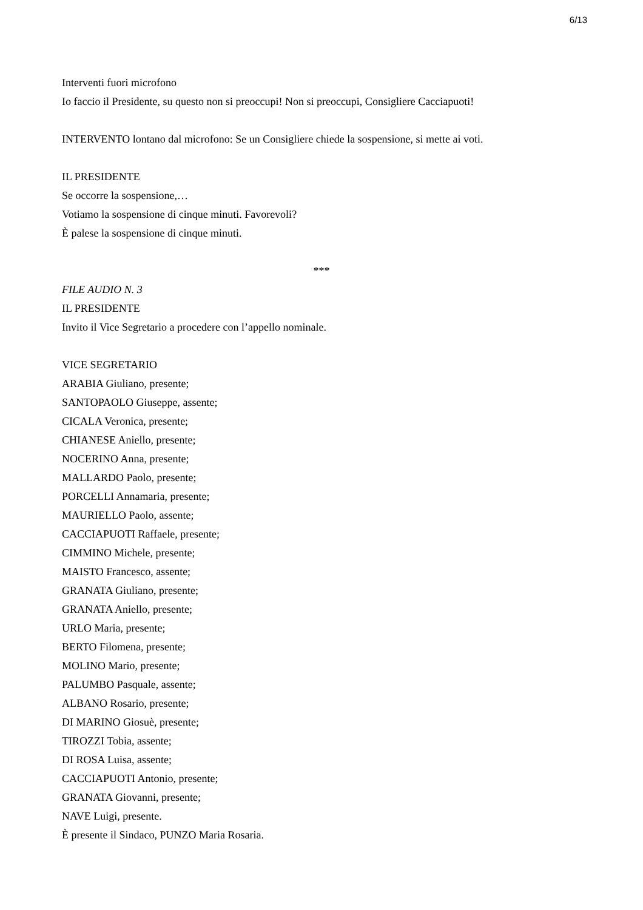6/13
Interventi fuori microfono
Io faccio il Presidente, su questo non si preoccupi! Non si preoccupi, Consigliere Cacciapuoti!
INTERVENTO lontano dal microfono: Se un Consigliere chiede la sospensione, si mette ai voti.
IL PRESIDENTE
Se occorre la sospensione,…
Votiamo la sospensione di cinque minuti. Favorevoli?
È palese la sospensione di cinque minuti.
***
FILE AUDIO N. 3
IL PRESIDENTE
Invito il Vice Segretario a procedere con l’appello nominale.
VICE SEGRETARIO
ARABIA Giuliano, presente;
SANTOPAOLO Giuseppe, assente;
CICALA Veronica, presente;
CHIANESE Aniello, presente;
NOCERINO Anna, presente;
MALLARDO Paolo, presente;
PORCELLI Annamaria, presente;
MAURIELLO Paolo, assente;
CACCIAPUOTI Raffaele, presente;
CIMMINO Michele, presente;
MAISTO Francesco, assente;
GRANATA Giuliano, presente;
GRANATA Aniello, presente;
URLO Maria, presente;
BERTO Filomena, presente;
MOLINO Mario, presente;
PALUMBO Pasquale, assente;
ALBANO Rosario, presente;
DI MARINO Giosuè, presente;
TIROZZI Tobia, assente;
DI ROSA Luisa, assente;
CACCIAPUOTI Antonio, presente;
GRANATA Giovanni, presente;
NAVE Luigi, presente.
È presente il Sindaco, PUNZO Maria Rosaria.